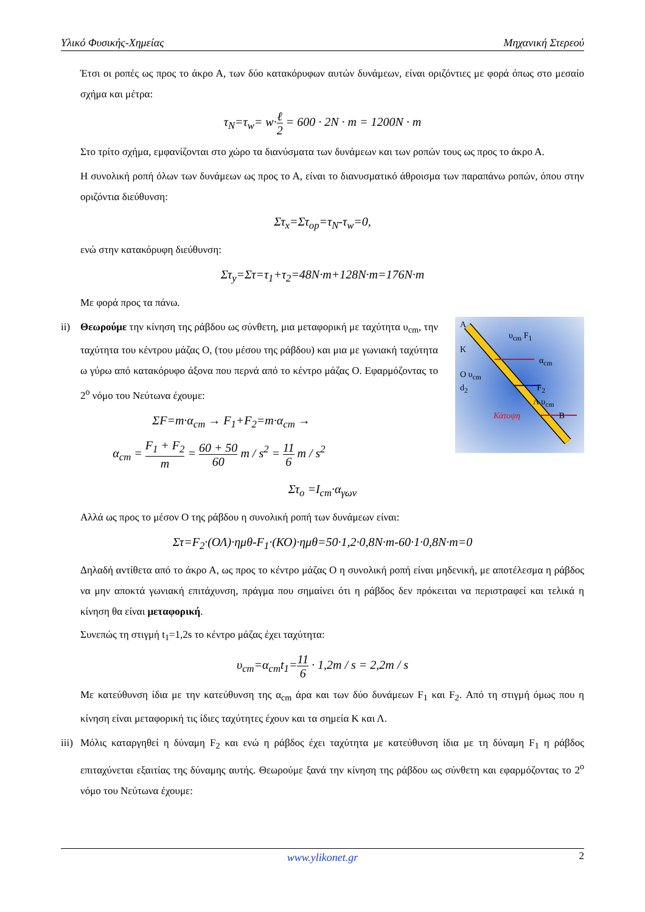Υλικό Φυσικής-Χημείας Μηχανική Στερεού
Έτσι οι ροπές ως προς το άκρο Α, των δύο κατακόρυφων αυτών δυνάμεων, είναι οριζόντιες με φορά όπως στο μεσαίο σχήμα και μέτρα:
τ<sub>N</sub>=τ<sub>w</sub>= w·ℓ 2 = 600 · 2N · m = 1200N · m
Στο τρίτο σχήμα, εμφανίζονται στο χώρο τα διανύσματα των δυνάμεων και των ροπών τους ως προς το άκρο Α.
Η συνολική ροπή όλων των δυνάμεων ως προς το Α, είναι το διανυσματικό άθροισμα των παραπάνω ροπών, όπου στην οριζόντια διεύθυνση:
Στ<sub>x</sub>=Στ<sub>οp</sub>=τ<sub>N</sub>-τ<sub>w</sub>=0,
ενώ στην κατακόρυφη διεύθυνση:
Στ<sub>y</sub>=Στ=τ<sub>1</sub>+τ<sub>2</sub>=48N·m+128N·m=176N·m
Με φορά προς τα πάνω.
ii) Θεωρούμε την κίνηση της ράβδου ως σύνθετη, μια μεταφορική με ταχύτητα υ<sub>cm</sub>, την ταχύτητα του κέντρου μάζας Ο, (του μέσου της ράβδου) και μια με γωνιακή ταχύτητα ω γύρω από κατακόρυφο άξονα που περνά από το κέντρο μάζας Ο. Εφαρμόζοντας το 2<sup>ο</sup> νόμο του Νεύτωνα έχουμε:
ΣF=m·α<sub>cm</sub> → F<sub>1</sub>+F<sub>2</sub>=m·α<sub>cm</sub> →
α<sub>cm</sub> = F<sub>1</sub> + F<sub>2</sub> m = 60 + 50 60 m / s<sup>2</sup> = 11 6 m / s<sup>2</sup>
Α
υ<sub>cm</sub> F<sub>1</sub>
Κ
α<sub>cm</sub>
Ο υ<sub>cm</sub>
d<sub>2</sub> F<sub>2</sub>
Λ υ<sub>cm</sub>
Κάτοψη Β
Στ<sub>ο</sub> =I<sub>cm</sub>·α<sub>γων</sub>
Αλλά ως προς το μέσον Ο της ράβδου η συνολική ροπή των δυνάμεων είναι:
Στ=F<sub>2</sub>·(ΟΛ)·ημθ-F<sub>1</sub>·(ΚΟ)·ημθ=50·1,2·0,8N·m-60·1·0,8N·m=0
Δηλαδή αντίθετα από το άκρο Α, ως προς το κέντρο μάζας Ο η συνολική ροπή είναι μηδενική, με αποτέλεσμα η ράβδος να μην αποκτά γωνιακή επιτάχυνση, πράγμα που σημαίνει ότι η ράβδος δεν πρόκειται να περιστραφεί και τελικά η κίνηση θα είναι μεταφορική.
Συνεπώς τη στιγμή t<sub>1</sub>=1,2s το κέντρο μάζας έχει ταχύτητα:
υ<sub>cm</sub>=α<sub>cm</sub>t<sub>1</sub>=11 6 · 1,2m / s = 2,2m / s
Με κατεύθυνση ίδια με την κατεύθυνση της α<sub>cm</sub> άρα και των δύο δυνάμεων F<sub>1</sub> και F<sub>2</sub>. Από τη στιγμή όμως που η κίνηση είναι μεταφορική τις ίδιες ταχύτητες έχουν και τα σημεία Κ και Λ.
iii) Μόλις καταργηθεί η δύναμη F<sub>2</sub> και ενώ η ράβδος έχει ταχύτητα με κατεύθυνση ίδια με τη δύναμη F<sub>1</sub> η ράβδος επιταχύνεται εξαιτίας της δύναμης αυτής. Θεωρούμε ξανά την κίνηση της ράβδου ως σύνθετη και εφαρμόζοντας το 2<sup>ο</sup> νόμο του Νεύτωνα έχουμε:
www.ylikonet.gr 2